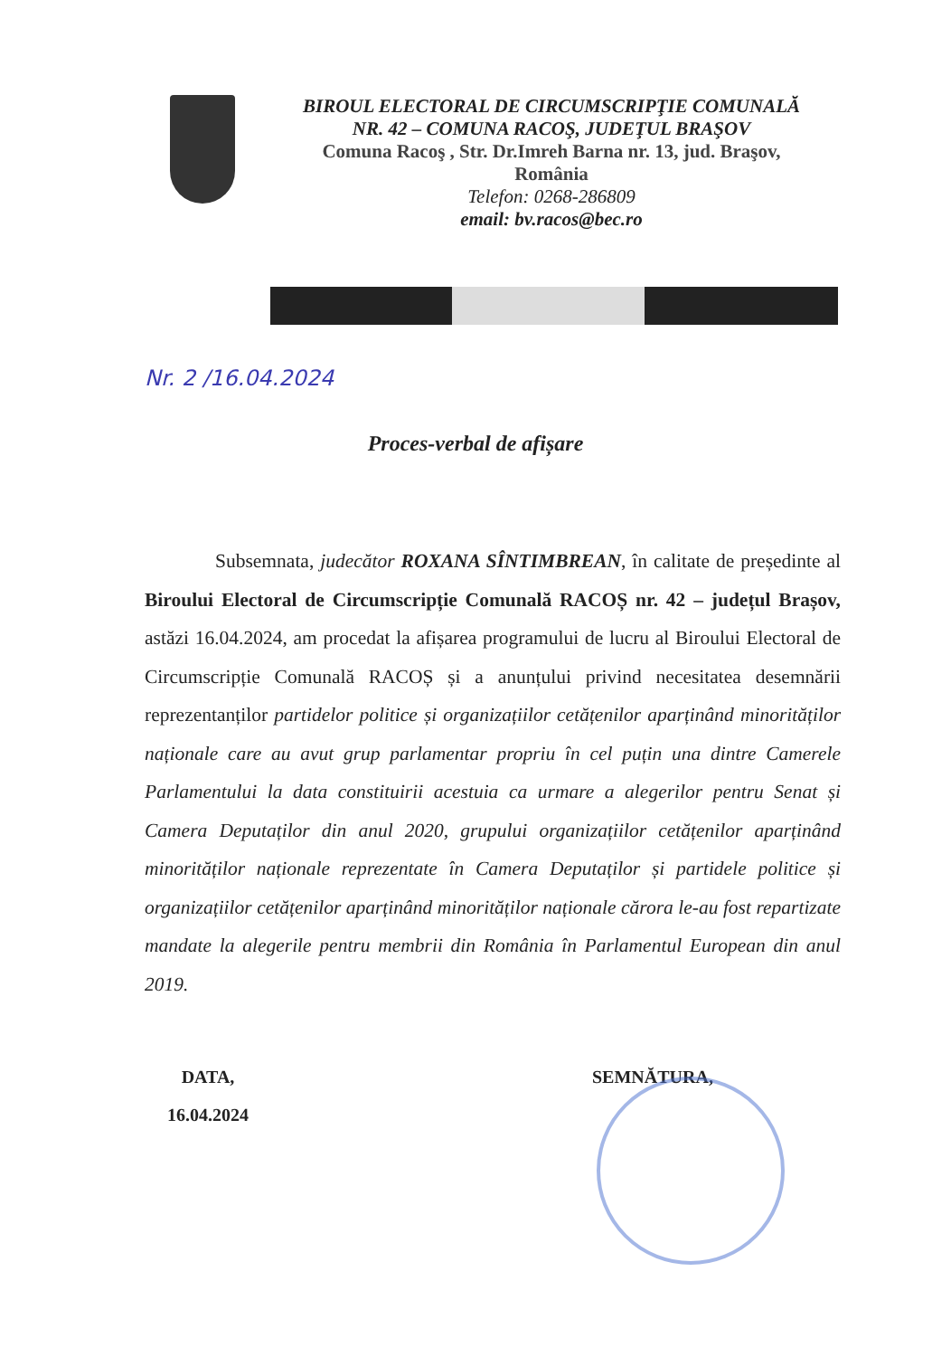BIROUL ELECTORAL DE CIRCUMSCRIPŢIE COMUNALĂ
NR. 42 – COMUNA RACOŞ, JUDEŢUL BRAŞOV
Comuna Racoş , Str. Dr.Imreh Barna nr. 13, jud. Braşov,
România
Telefon: 0268-286809
email: bv.racos@bec.ro
Nr. 2 /16.04.2024
Proces-verbal de afișare
Subsemnata, judecător ROXANA SÎNTIMBREAN, în calitate de președinte al Biroului Electoral de Circumscripție Comunală RACOȘ nr. 42 – județul Brașov, astăzi 16.04.2024, am procedat la afișarea programului de lucru al Biroului Electoral de Circumscripție Comunală RACOȘ și a anunțului privind necesitatea desemnării reprezentanților partidelor politice și organizațiilor cetățenilor aparținând minorităților naționale care au avut grup parlamentar propriu în cel puțin una dintre Camerele Parlamentului la data constituirii acestuia ca urmare a alegerilor pentru Senat și Camera Deputaților din anul 2020, grupului organizațiilor cetățenilor aparținând minorităților naționale reprezentate în Camera Deputaților și partidele politice și organizațiilor cetățenilor aparținând minorităților naționale cărora le-au fost repartizate mandate la alegerile pentru membrii din România în Parlamentul European din anul 2019.
DATA,
16.04.2024
SEMNĂTURA,